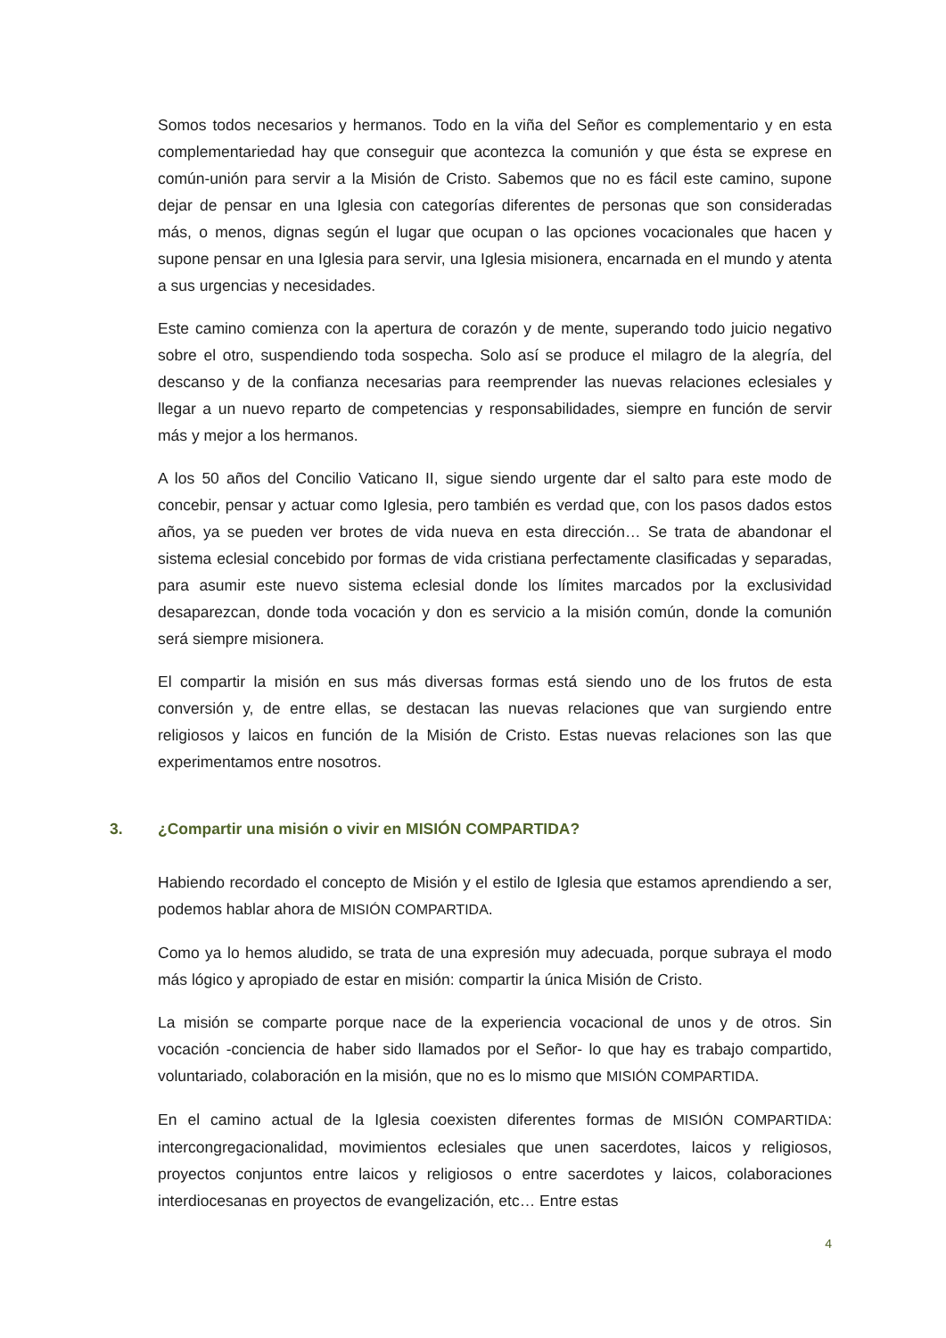Somos todos necesarios y hermanos. Todo en la viña del Señor es complementario y en esta complementariedad hay que conseguir que acontezca la comunión y que ésta se exprese en común-unión para servir a la Misión de Cristo. Sabemos que no es fácil este camino, supone dejar de pensar en una Iglesia con categorías diferentes de personas que son consideradas más, o menos, dignas según el lugar que ocupan o las opciones vocacionales que hacen y supone pensar en una Iglesia para servir, una Iglesia misionera, encarnada en el mundo y atenta a sus urgencias y necesidades.
Este camino comienza con la apertura de corazón y de mente, superando todo juicio negativo sobre el otro, suspendiendo toda sospecha. Solo así se produce el milagro de la alegría, del descanso y de la confianza necesarias para reemprender las nuevas relaciones eclesiales y llegar a un nuevo reparto de competencias y responsabilidades, siempre en función de servir más y mejor a los hermanos.
A los 50 años del Concilio Vaticano II, sigue siendo urgente dar el salto para este modo de concebir, pensar y actuar como Iglesia, pero también es verdad que, con los pasos dados estos años, ya se pueden ver brotes de vida nueva en esta dirección… Se trata de abandonar el sistema eclesial concebido por formas de vida cristiana perfectamente clasificadas y separadas, para asumir este nuevo sistema eclesial donde los límites marcados por la exclusividad desaparezcan, donde toda vocación y don es servicio a la misión común, donde la comunión será siempre misionera.
El compartir la misión en sus más diversas formas está siendo uno de los frutos de esta conversión y, de entre ellas, se destacan las nuevas relaciones que van surgiendo entre religiosos y laicos en función de la Misión de Cristo. Estas nuevas relaciones son las que experimentamos entre nosotros.
3. ¿Compartir una misión o vivir en MISIÓN COMPARTIDA?
Habiendo recordado el concepto de Misión y el estilo de Iglesia que estamos aprendiendo a ser, podemos hablar ahora de MISIÓN COMPARTIDA.
Como ya lo hemos aludido, se trata de una expresión muy adecuada, porque subraya el modo más lógico y apropiado de estar en misión: compartir la única Misión de Cristo.
La misión se comparte porque nace de la experiencia vocacional de unos y de otros. Sin vocación -conciencia de haber sido llamados por el Señor- lo que hay es trabajo compartido, voluntariado, colaboración en la misión, que no es lo mismo que MISIÓN COMPARTIDA.
En el camino actual de la Iglesia coexisten diferentes formas de MISIÓN COMPARTIDA: intercongregacionalidad, movimientos eclesiales que unen sacerdotes, laicos y religiosos, proyectos conjuntos entre laicos y religiosos o entre sacerdotes y laicos, colaboraciones interdiocesanas en proyectos de evangelización, etc… Entre estas
4